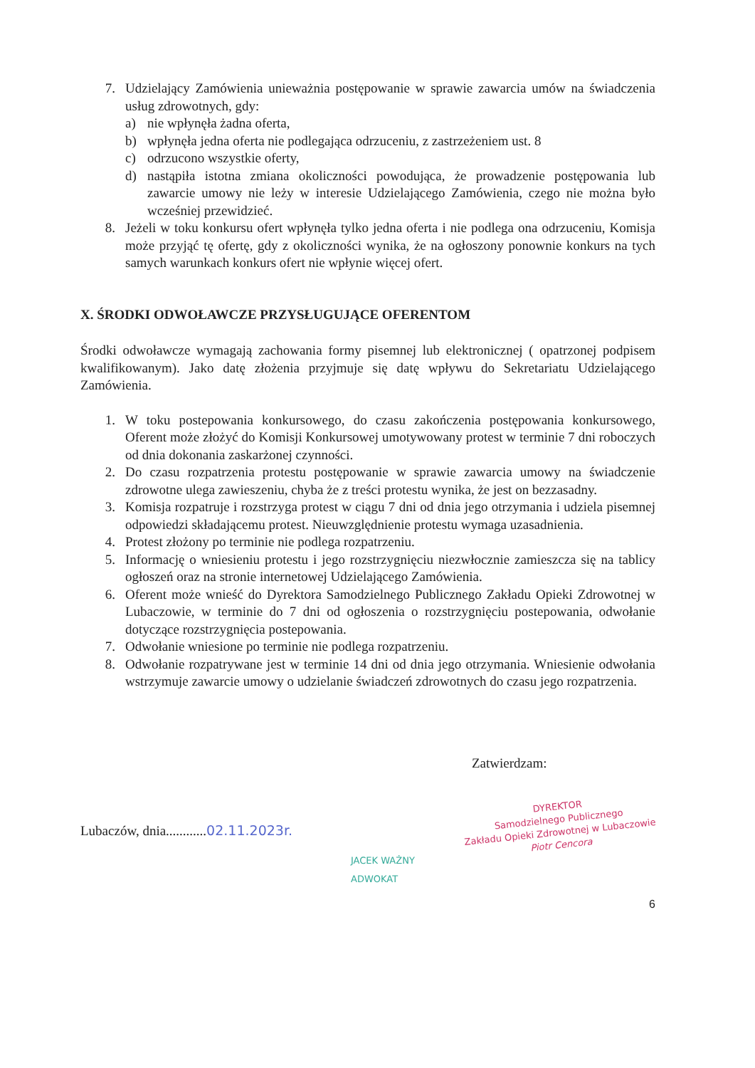7. Udzielający Zamówienia unieważnia postępowanie w sprawie zawarcia umów na świadczenia usług zdrowotnych, gdy:
a) nie wpłynęła żadna oferta,
b) wpłynęła jedna oferta nie podlegająca odrzuceniu, z zastrzeżeniem ust. 8
c) odrzucono wszystkie oferty,
d) nastąpiła istotna zmiana okoliczności powodująca, że prowadzenie postępowania lub zawarcie umowy nie leży w interesie Udzielającego Zamówienia, czego nie można było wcześniej przewidzieć.
8. Jeżeli w toku konkursu ofert wpłynęła tylko jedna oferta i nie podlega ona odrzuceniu, Komisja może przyjąć tę ofertę, gdy z okoliczności wynika, że na ogłoszony ponownie konkurs na tych samych warunkach konkurs ofert nie wpłynie więcej ofert.
X. ŚRODKI ODWOŁAWCZE PRZYSŁUGUJĄCE OFERENTOM
Środki odwoławcze wymagają zachowania formy pisemnej lub elektronicznej ( opatrzonej podpisem kwalifikowanym). Jako datę złożenia przyjmuje się datę wpływu do Sekretariatu Udzielającego Zamówienia.
1. W toku postepowania konkursowego, do czasu zakończenia postępowania konkursowego, Oferent może złożyć do Komisji Konkursowej umotywowany protest w terminie 7 dni roboczych od dnia dokonania zaskarżonej czynności.
2. Do czasu rozpatrzenia protestu postępowanie w sprawie zawarcia umowy na świadczenie zdrowotne ulega zawieszeniu, chyba że z treści protestu wynika, że jest on bezzasadny.
3. Komisja rozpatruje i rozstrzyga protest w ciągu 7 dni od dnia jego otrzymania i udziela pisemnej odpowiedzi składającemu protest. Nieuwzględnienie protestu wymaga uzasadnienia.
4. Protest złożony po terminie nie podlega rozpatrzeniu.
5. Informację o wniesieniu protestu i jego rozstrzygnięciu niezwłocznie zamieszcza się na tablicy ogłoszeń oraz na stronie internetowej Udzielającego Zamówienia.
6. Oferent może wnieść do Dyrektora Samodzielnego Publicznego Zakładu Opieki Zdrowotnej w Lubaczowie, w terminie do 7 dni od ogłoszenia o rozstrzygnięciu postepowania, odwołanie dotyczące rozstrzygnięcia postepowania.
7. Odwołanie wniesione po terminie nie podlega rozpatrzeniu.
8. Odwołanie rozpatrywane jest w terminie 14 dni od dnia jego otrzymania. Wniesienie odwołania wstrzymuje zawarcie umowy o udzielanie świadczeń zdrowotnych do czasu jego rozpatrzenia.
Zatwierdzam:
Lubaczów, dnia............02.11.2023r.
DYREKTOR
Samodzielnego Publicznego
Zakładu Opieki Zdrowotnej w Lubaczowie
Piotr Cencora
JACEK WAŻNY
ADWOKAT
6